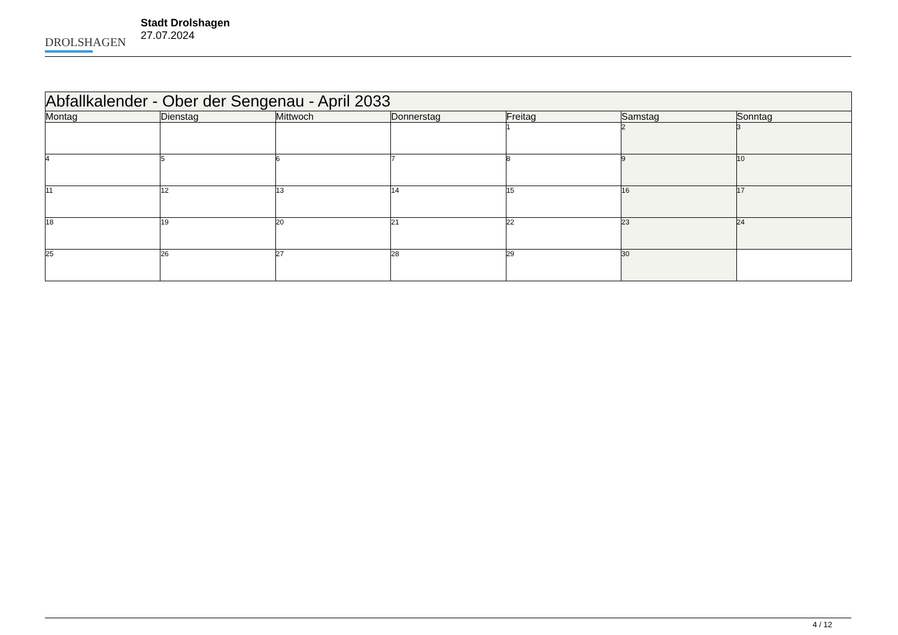DROLSHAGEN
Stadt Drolshagen
27.07.2024
| Abfallkalender - Ober der Sengenau - April 2033 | | | | | | |
| Montag | Dienstag | Mittwoch | Donnerstag | Freitag | Samstag | Sonntag |
| | | | | 1 | 2 | 3 |
| 4 | 5 | 6 | 7 | 8 | 9 | 10 |
| 11 | 12 | 13 | 14 | 15 | 16 | 17 |
| 18 | 19 | 20 | 21 | 22 | 23 | 24 |
| 25 | 26 | 27 | 28 | 29 | 30 | |
4 / 12